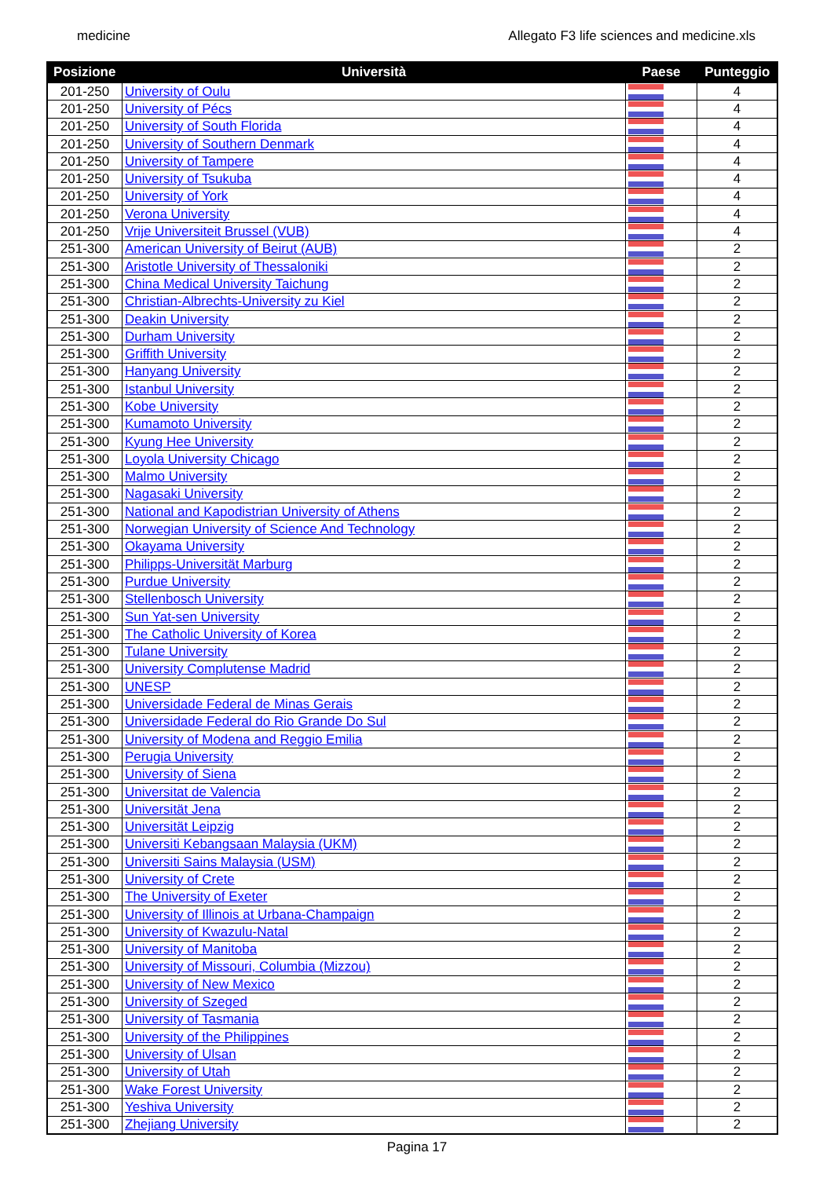medicine Allegato F3 life sciences and medicine.xls
| Posizione | Università | Paese | Punteggio |
| --- | --- | --- | --- |
| 201-250 | University of Oulu | | 4 |
| 201-250 | University of Pécs | | 4 |
| 201-250 | University of South Florida | | 4 |
| 201-250 | University of Southern Denmark | | 4 |
| 201-250 | University of Tampere | | 4 |
| 201-250 | University of Tsukuba | | 4 |
| 201-250 | University of York | | 4 |
| 201-250 | Verona University | | 4 |
| 201-250 | Vrije Universiteit Brussel (VUB) | | 4 |
| 251-300 | American University of Beirut (AUB) | | 2 |
| 251-300 | Aristotle University of Thessaloniki | | 2 |
| 251-300 | China Medical University Taichung | | 2 |
| 251-300 | Christian-Albrechts-University zu Kiel | | 2 |
| 251-300 | Deakin University | | 2 |
| 251-300 | Durham University | | 2 |
| 251-300 | Griffith University | | 2 |
| 251-300 | Hanyang University | | 2 |
| 251-300 | Istanbul University | | 2 |
| 251-300 | Kobe University | | 2 |
| 251-300 | Kumamoto University | | 2 |
| 251-300 | Kyung Hee University | | 2 |
| 251-300 | Loyola University Chicago | | 2 |
| 251-300 | Malmo University | | 2 |
| 251-300 | Nagasaki University | | 2 |
| 251-300 | National and Kapodistrian University of Athens | | 2 |
| 251-300 | Norwegian University of Science And Technology | | 2 |
| 251-300 | Okayama University | | 2 |
| 251-300 | Philipps-Universität Marburg | | 2 |
| 251-300 | Purdue University | | 2 |
| 251-300 | Stellenbosch University | | 2 |
| 251-300 | Sun Yat-sen University | | 2 |
| 251-300 | The Catholic University of Korea | | 2 |
| 251-300 | Tulane University | | 2 |
| 251-300 | University Complutense Madrid | | 2 |
| 251-300 | UNESP | | 2 |
| 251-300 | Universidade Federal de Minas Gerais | | 2 |
| 251-300 | Universidade Federal do Rio Grande Do Sul | | 2 |
| 251-300 | University of Modena and Reggio Emilia | | 2 |
| 251-300 | Perugia University | | 2 |
| 251-300 | University of Siena | | 2 |
| 251-300 | Universitat de Valencia | | 2 |
| 251-300 | Universität Jena | | 2 |
| 251-300 | Universität Leipzig | | 2 |
| 251-300 | Universiti Kebangsaan Malaysia (UKM) | | 2 |
| 251-300 | Universiti Sains Malaysia (USM) | | 2 |
| 251-300 | University of Crete | | 2 |
| 251-300 | The University of Exeter | | 2 |
| 251-300 | University of Illinois at Urbana-Champaign | | 2 |
| 251-300 | University of Kwazulu-Natal | | 2 |
| 251-300 | University of Manitoba | | 2 |
| 251-300 | University of Missouri, Columbia (Mizzou) | | 2 |
| 251-300 | University of New Mexico | | 2 |
| 251-300 | University of Szeged | | 2 |
| 251-300 | University of Tasmania | | 2 |
| 251-300 | University of the Philippines | | 2 |
| 251-300 | University of Ulsan | | 2 |
| 251-300 | University of Utah | | 2 |
| 251-300 | Wake Forest University | | 2 |
| 251-300 | Yeshiva University | | 2 |
| 251-300 | Zhejiang University | | 2 |
Pagina 17